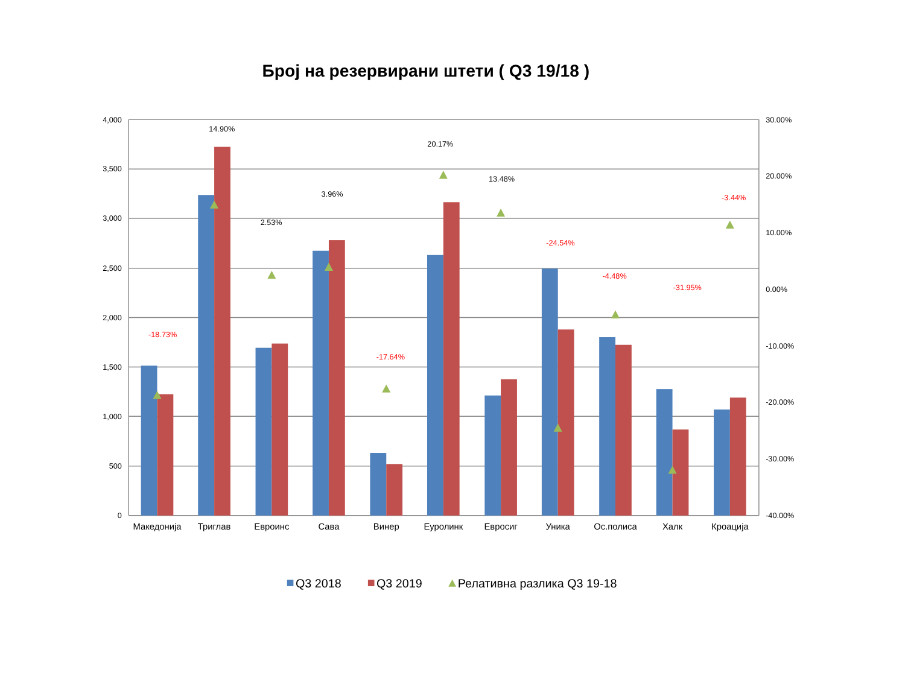Број на резервирани штети ( Q3 19/18 )
4,000
3,500
3,000
2,500
2,000
1,500
1,000
500
0
30.00%
20.00%
10.00%
0.00%
-10.00%
-20.00%
-30.00%
-40.00%
-18.73%
14.90%
2.53%
3.96%
-17.64%
20.17%
13.48%
-24.54%
-4.48%
-31.95%
-3.44%
Македонија
Триглав
Евроинс
Сава
Винер
Еуролинк
Евросиг
Уника
Ос.полиса
Халк
Кроација
Q3 2018
Q3 2019
Релативна разлика Q3 19-18